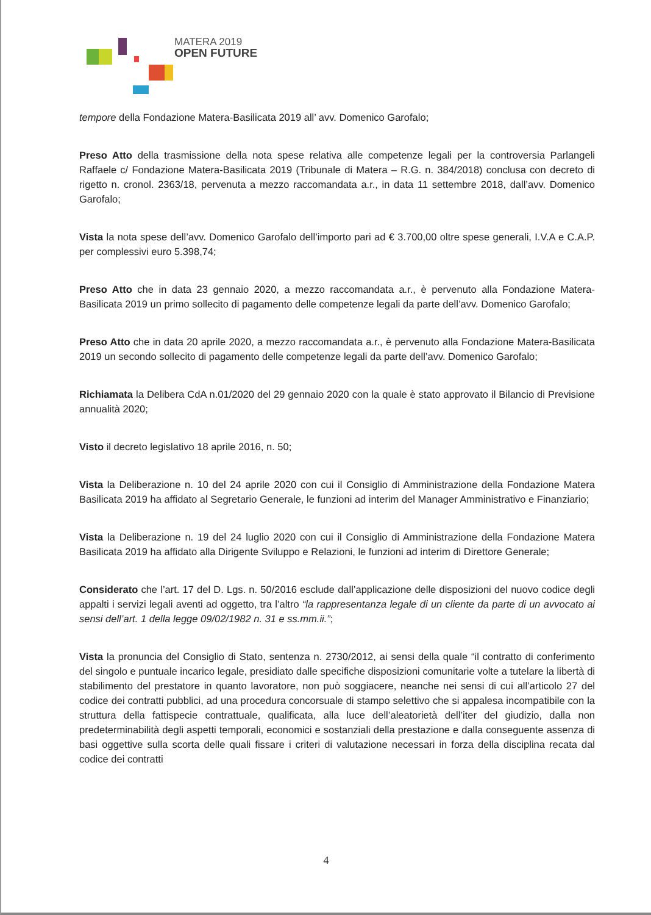MATERA 2019
OPEN FUTURE
tempore della Fondazione Matera-Basilicata 2019 all’ avv. Domenico Garofalo;
Preso Atto della trasmissione della nota spese relativa alle competenze legali per la controversia Parlangeli Raffaele c/ Fondazione Matera-Basilicata 2019 (Tribunale di Matera – R.G. n. 384/2018) conclusa con decreto di rigetto n. cronol. 2363/18, pervenuta a mezzo raccomandata a.r., in data 11 settembre 2018, dall’avv. Domenico Garofalo;
Vista la nota spese dell’avv. Domenico Garofalo dell’importo pari ad € 3.700,00 oltre spese generali, I.V.A e C.A.P. per complessivi euro 5.398,74;
Preso Atto che in data 23 gennaio 2020, a mezzo raccomandata a.r., è pervenuto alla Fondazione Matera-Basilicata 2019 un primo sollecito di pagamento delle competenze legali da parte dell’avv. Domenico Garofalo;
Preso Atto che in data 20 aprile 2020, a mezzo raccomandata a.r., è pervenuto alla Fondazione Matera-Basilicata 2019 un secondo sollecito di pagamento delle competenze legali da parte dell’avv. Domenico Garofalo;
Richiamata la Delibera CdA n.01/2020 del 29 gennaio 2020 con la quale è stato approvato il Bilancio di Previsione annualità 2020;
Visto il decreto legislativo 18 aprile 2016, n. 50;
Vista la Deliberazione n. 10 del 24 aprile 2020 con cui il Consiglio di Amministrazione della Fondazione Matera Basilicata 2019 ha affidato al Segretario Generale, le funzioni ad interim del Manager Amministrativo e Finanziario;
Vista la Deliberazione n. 19 del 24 luglio 2020 con cui il Consiglio di Amministrazione della Fondazione Matera Basilicata 2019 ha affidato alla Dirigente Sviluppo e Relazioni, le funzioni ad interim di Direttore Generale;
Considerato che l’art. 17 del D. Lgs. n. 50/2016 esclude dall’applicazione delle disposizioni del nuovo codice degli appalti i servizi legali aventi ad oggetto, tra l’altro “la rappresentanza legale di un cliente da parte di un avvocato ai sensi dell’art. 1 della legge 09/02/1982 n. 31 e ss.mm.ii.”;
Vista la pronuncia del Consiglio di Stato, sentenza n. 2730/2012, ai sensi della quale “il contratto di conferimento del singolo e puntuale incarico legale, presidiato dalle specifiche disposizioni comunitarie volte a tutelare la libertà di stabilimento del prestatore in quanto lavoratore, non può soggiacere, neanche nei sensi di cui all’articolo 27 del codice dei contratti pubblici, ad una procedura concorsuale di stampo selettivo che si appalesa incompatibile con la struttura della fattispecie contrattuale, qualificata, alla luce dell’aleatorietà dell’iter del giudizio, dalla non predeterminabilità degli aspetti temporali, economici e sostanziali della prestazione e dalla conseguente assenza di basi oggettive sulla scorta delle quali fissare i criteri di valutazione necessari in forza della disciplina recata dal codice dei contratti
4